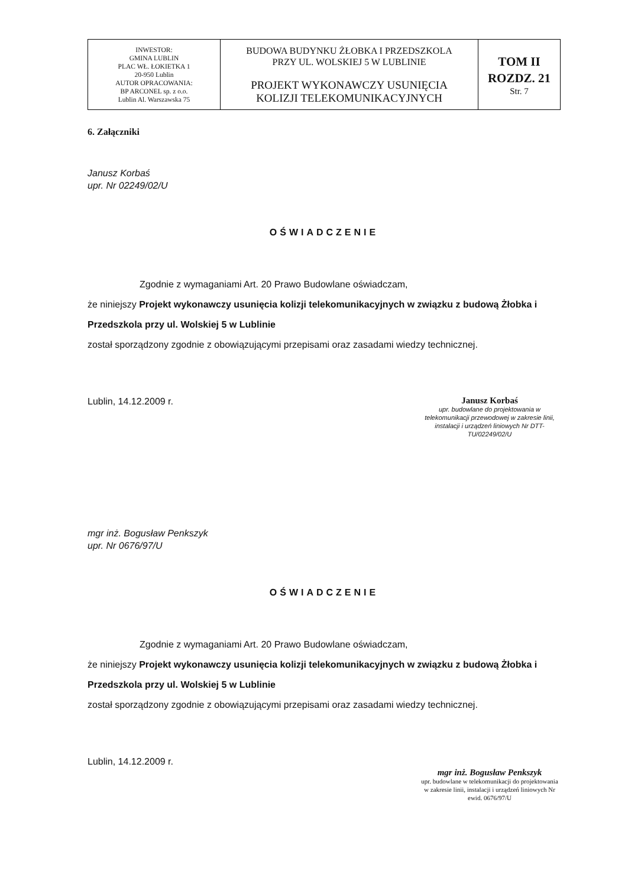| INWESTOR: GMINA LUBLIN PLAC WŁ. ŁOKIETKA 1 20-950 Lublin AUTOR OPRACOWANIA: BP ARCONEL sp. z o.o. Lublin Al. Warszawska 75 | BUDOWA BUDYNKU ŻŁOBKA I PRZEDSZKOLA PRZY UL. WOLSKIEJ 5 W LUBLINIE PROJEKT WYKONAWCZY USUNIĘCIA KOLIZJI TELEKOMUNIKACYJNYCH | TOM II ROZDZ. 21 Str. 7 |
6. Załączniki
Janusz Korbaś
upr. Nr 02249/02/U
OŚWIADCZENIE
Zgodnie z wymaganiami Art. 20 Prawo Budowlane oświadczam,
że niniejszy Projekt wykonawczy usunięcia kolizji telekomunikacyjnych w związku z budową Żłobka i Przedszkola przy ul. Wolskiej 5 w Lublinie
został sporządzony zgodnie z obowiązującymi przepisami oraz zasadami wiedzy technicznej.
Lublin, 14.12.2009 r.
Janusz Korbaś
upr. budowlane do projektowania w telekomunikacji przewodowej w zakresie linii, instalacji i urządzeń liniowych Nr DTT-TU/02249/02/U
mgr inż. Bogusław Penkszyk
upr. Nr 0676/97/U
OŚWIADCZENIE
Zgodnie z wymaganiami Art. 20 Prawo Budowlane oświadczam,
że niniejszy Projekt wykonawczy usunięcia kolizji telekomunikacyjnych w związku z budową Żłobka i Przedszkola przy ul. Wolskiej 5 w Lublinie
został sporządzony zgodnie z obowiązującymi przepisami oraz zasadami wiedzy technicznej.
Lublin, 14.12.2009 r.
mgr inż. Bogusław Penkszyk
upr. budowlane w telekomunikacji do projektowania w zakresie linii, instalacji i urządzeń liniowych Nr ewid. 0676/97/U